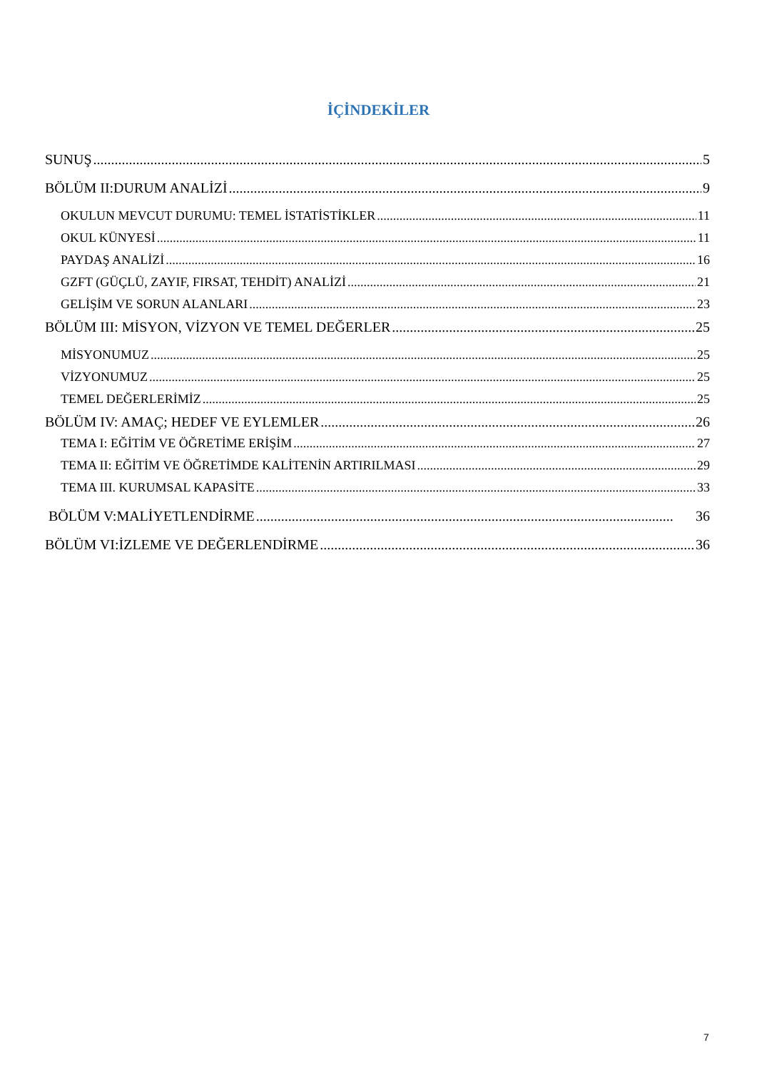İÇİNDEKİLER
SUNUŞ 5
BÖLÜM II:DURUM ANALİZİ 9
OKULUN MEVCUT DURUMU: TEMEL İSTATİSTİKLER 11
OKUL KÜNYESİ 11
PAYDAŞ ANALİZİ 16
GZFT (GÜÇLÜ, ZAYIF, FIRSAT, TEHDİT) ANALİZİ 21
GELİŞİM VE SORUN ALANLARI 23
BÖLÜM III: MİSYON, VİZYON VE TEMEL DEĞERLER 25
MİSYONUMUZ 25
VİZYONUMUZ 25
TEMEL DEĞERLERİMİZ 25
BÖLÜM IV: AMAÇ; HEDEF VE EYLEMLER 26
TEMA I: EĞİTİM VE ÖĞRETİME ERİŞİM 27
TEMA II: EĞİTİM VE ÖĞRETİMDE KALİTENİN ARTIRILMASI 29
TEMA III. KURUMSAL KAPASİTE 33
BÖLÜM V:MALİYETLENDİRME 36
BÖLÜM VI:İZLEME VE DEĞERLENDİRME 36
7